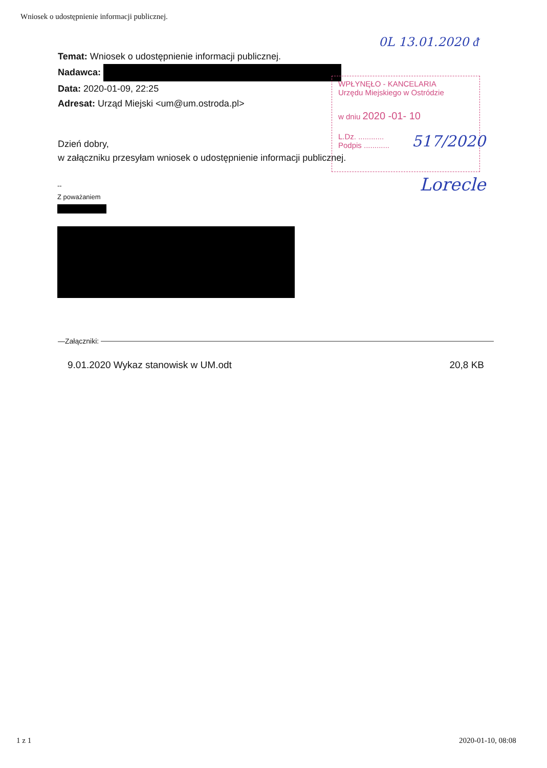Wniosek o udostępnienie informacji publicznej.
0L 13.01.2020 ᵭ
Temat: Wniosek o udostępnienie informacji publicznej.
Nadawca:
Data: 2020-01-09, 22:25
Adresat: Urząd Miejski <um@um.ostroda.pl>
WPŁYNĘŁO - KANCELARIA
Urzędu Miejskiego w Ostródzie
w dniu 2020 -01- 10
L.Dz. ............
Podpis ............
517/2020
Lorecle
Dzień dobry,
w załączniku przesyłam wniosek o udostępnienie informacji publicznej.
--
Z poważaniem
—Załączniki:
9.01.2020 Wykaz stanowisk w UM.odt 20,8 KB
1 z 1 2020-01-10, 08:08